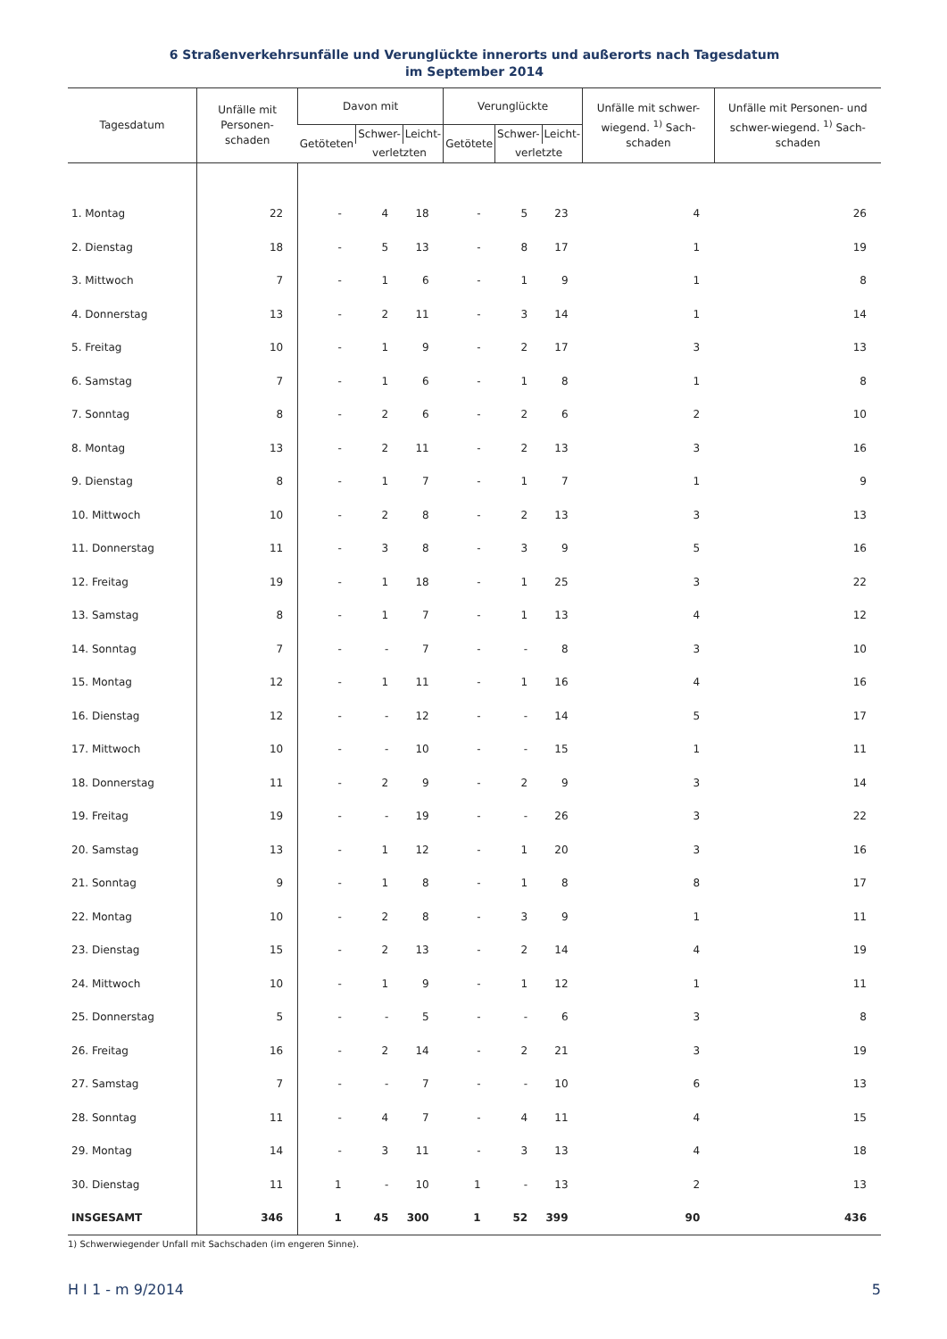6 Straßenverkehrsunfälle und Verunglückte innerorts und außerorts nach Tagesdatum
im September 2014
| Tagesdatum | Unfälle mit Personen-schaden | Davon mit | | | Verunglückte | | | Unfälle mit schwer-wiegend. <sup>1)</sup> Sach-schaden | Unfälle mit Personen- und schwer-wiegend. <sup>1)</sup> Sach-schaden |
| --- | --- | --- | --- | --- | --- | --- | --- | --- | --- |
| | | Getöteten | Schwer- | Leicht- | Getötete | Schwer- | Leicht- | | |
| | | | verletzten | | | verletzte | | | |
| 1. Montag | 22 | - | 4 | 18 | - | 5 | 23 | 4 | 26 |
| 2. Dienstag | 18 | - | 5 | 13 | - | 8 | 17 | 1 | 19 |
| 3. Mittwoch | 7 | - | 1 | 6 | - | 1 | 9 | 1 | 8 |
| 4. Donnerstag | 13 | - | 2 | 11 | - | 3 | 14 | 1 | 14 |
| 5. Freitag | 10 | - | 1 | 9 | - | 2 | 17 | 3 | 13 |
| 6. Samstag | 7 | - | 1 | 6 | - | 1 | 8 | 1 | 8 |
| 7. Sonntag | 8 | - | 2 | 6 | - | 2 | 6 | 2 | 10 |
| 8. Montag | 13 | - | 2 | 11 | - | 2 | 13 | 3 | 16 |
| 9. Dienstag | 8 | - | 1 | 7 | - | 1 | 7 | 1 | 9 |
| 10. Mittwoch | 10 | - | 2 | 8 | - | 2 | 13 | 3 | 13 |
| 11. Donnerstag | 11 | - | 3 | 8 | - | 3 | 9 | 5 | 16 |
| 12. Freitag | 19 | - | 1 | 18 | - | 1 | 25 | 3 | 22 |
| 13. Samstag | 8 | - | 1 | 7 | - | 1 | 13 | 4 | 12 |
| 14. Sonntag | 7 | - | - | 7 | - | - | 8 | 3 | 10 |
| 15. Montag | 12 | - | 1 | 11 | - | 1 | 16 | 4 | 16 |
| 16. Dienstag | 12 | - | - | 12 | - | - | 14 | 5 | 17 |
| 17. Mittwoch | 10 | - | - | 10 | - | - | 15 | 1 | 11 |
| 18. Donnerstag | 11 | - | 2 | 9 | - | 2 | 9 | 3 | 14 |
| 19. Freitag | 19 | - | - | 19 | - | - | 26 | 3 | 22 |
| 20. Samstag | 13 | - | 1 | 12 | - | 1 | 20 | 3 | 16 |
| 21. Sonntag | 9 | - | 1 | 8 | - | 1 | 8 | 8 | 17 |
| 22. Montag | 10 | - | 2 | 8 | - | 3 | 9 | 1 | 11 |
| 23. Dienstag | 15 | - | 2 | 13 | - | 2 | 14 | 4 | 19 |
| 24. Mittwoch | 10 | - | 1 | 9 | - | 1 | 12 | 1 | 11 |
| 25. Donnerstag | 5 | - | - | 5 | - | - | 6 | 3 | 8 |
| 26. Freitag | 16 | - | 2 | 14 | - | 2 | 21 | 3 | 19 |
| 27. Samstag | 7 | - | - | 7 | - | - | 10 | 6 | 13 |
| 28. Sonntag | 11 | - | 4 | 7 | - | 4 | 11 | 4 | 15 |
| 29. Montag | 14 | - | 3 | 11 | - | 3 | 13 | 4 | 18 |
| 30. Dienstag | 11 | 1 | - | 10 | 1 | - | 13 | 2 | 13 |
| INSGESAMT | 346 | 1 | 45 | 300 | 1 | 52 | 399 | 90 | 436 |
1) Schwerwiegender Unfall mit Sachschaden (im engeren Sinne).
H I 1 - m 9/2014 5